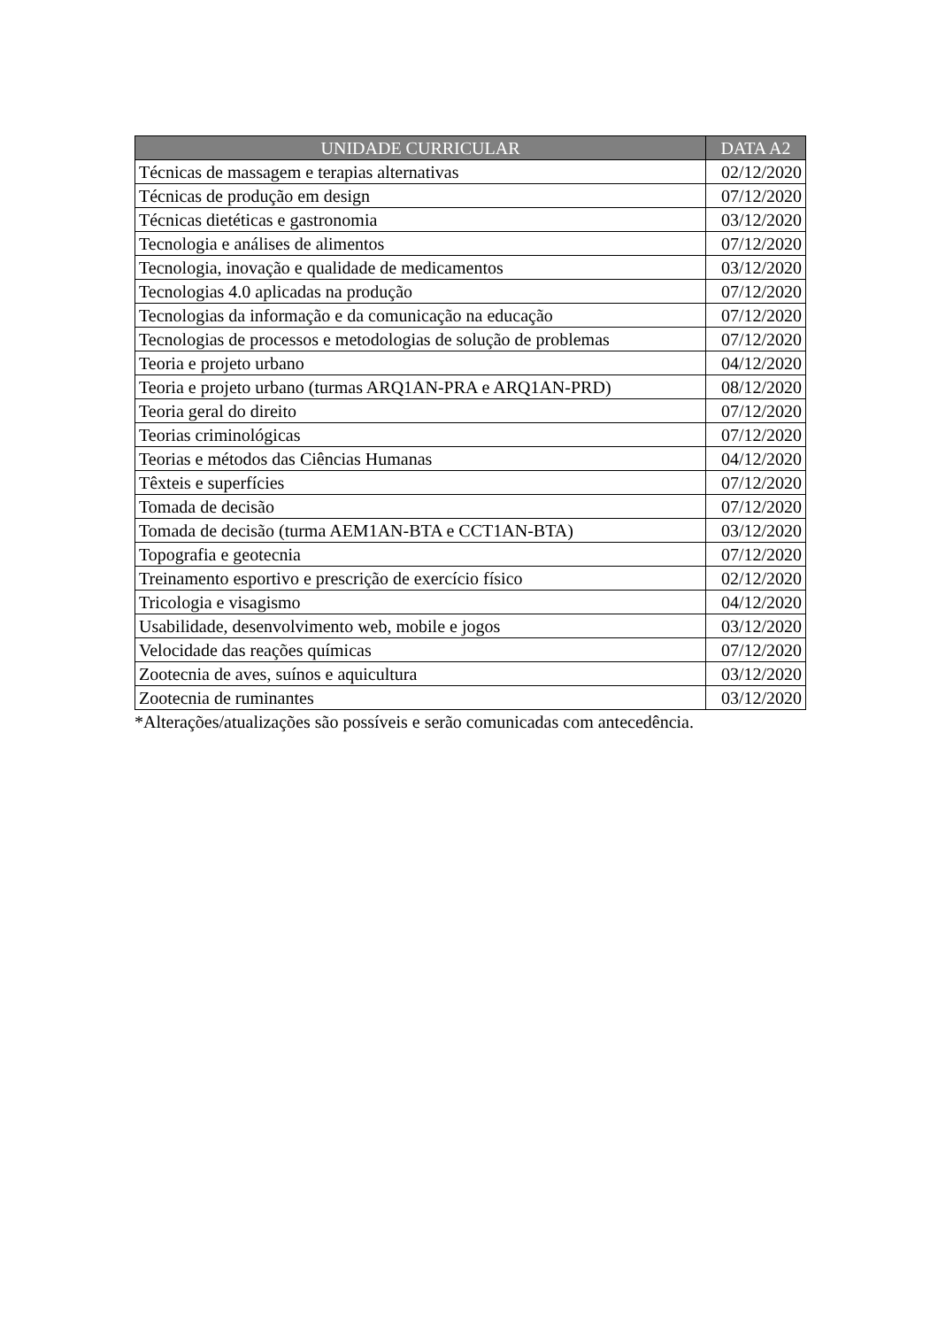| UNIDADE CURRICULAR | DATA A2 |
| --- | --- |
| Técnicas de massagem e terapias alternativas | 02/12/2020 |
| Técnicas de produção em design | 07/12/2020 |
| Técnicas dietéticas e gastronomia | 03/12/2020 |
| Tecnologia e análises de alimentos | 07/12/2020 |
| Tecnologia, inovação e qualidade de medicamentos | 03/12/2020 |
| Tecnologias 4.0 aplicadas na produção | 07/12/2020 |
| Tecnologias da informação e da comunicação na educação | 07/12/2020 |
| Tecnologias de processos e metodologias de solução de problemas | 07/12/2020 |
| Teoria e projeto urbano | 04/12/2020 |
| Teoria e projeto urbano (turmas ARQ1AN-PRA e ARQ1AN-PRD) | 08/12/2020 |
| Teoria geral do direito | 07/12/2020 |
| Teorias criminológicas | 07/12/2020 |
| Teorias e métodos das Ciências Humanas | 04/12/2020 |
| Têxteis e superfícies | 07/12/2020 |
| Tomada de decisão | 07/12/2020 |
| Tomada de decisão (turma AEM1AN-BTA e CCT1AN-BTA) | 03/12/2020 |
| Topografia e geotecnia | 07/12/2020 |
| Treinamento esportivo e prescrição de exercício físico | 02/12/2020 |
| Tricologia e visagismo | 04/12/2020 |
| Usabilidade, desenvolvimento web, mobile e jogos | 03/12/2020 |
| Velocidade das reações químicas | 07/12/2020 |
| Zootecnia de aves, suínos e aquicultura | 03/12/2020 |
| Zootecnia de ruminantes | 03/12/2020 |
*Alterações/atualizações são possíveis e serão comunicadas com antecedência.